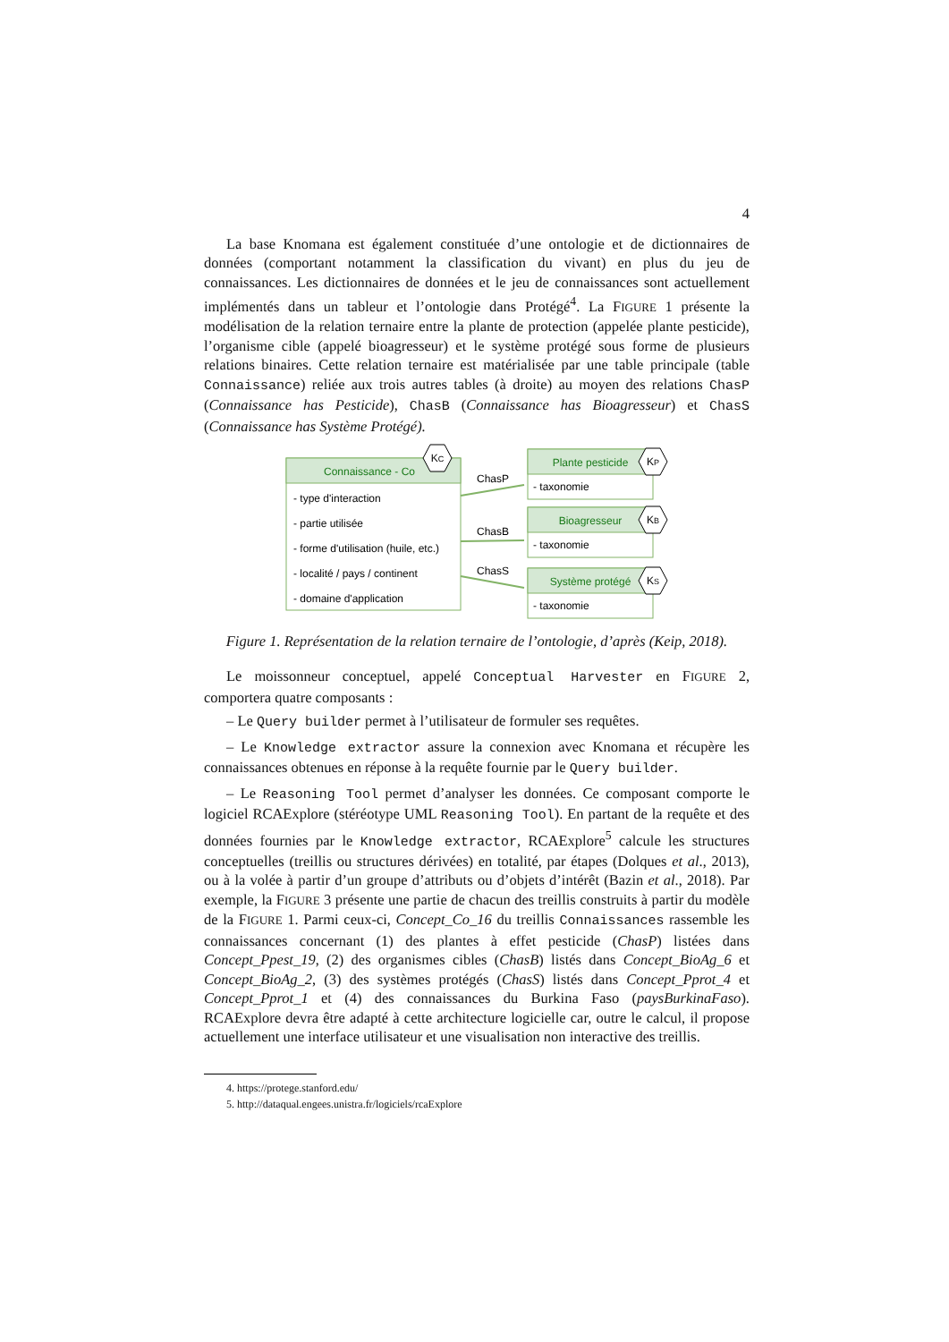4
La base Knomana est également constituée d’une ontologie et de dictionnaires de données (comportant notamment la classification du vivant) en plus du jeu de connaissances. Les dictionnaires de données et le jeu de connaissances sont actuellement implémentés dans un tableur et l’ontologie dans Protégé<sup>4</sup>. La FIGURE 1 présente la modélisation de la relation ternaire entre la plante de protection (appelée plante pesticide), l’organisme cible (appelé bioagresseur) et le système protégé sous forme de plusieurs relations binaires. Cette relation ternaire est matérialisée par une table principale (table Connaissance) reliée aux trois autres tables (à droite) au moyen des relations ChasP (Connaissance has Pesticide), ChasB (Connaissance has Bioagresseur) et ChasS (Connaissance has Système Protégé).
Connaissance - Co
- type d'interaction
- partie utilisée
- forme d'utilisation (huile, etc.)
- localité / pays / continent
- domaine d'application
KC
Plante pesticide
Bioagresseur
Système protégé
- taxonomie
- taxonomie
- taxonomie
ChasP
ChasB
ChasS
KP
KB
KS
Figure 1. Représentation de la relation ternaire de l’ontologie, d’après (Keip, 2018).
Le moissonneur conceptuel, appelé Conceptual Harvester en FIGURE 2, comportera quatre composants :
– Le Query builder permet à l’utilisateur de formuler ses requêtes.
– Le Knowledge extractor assure la connexion avec Knomana et récupère les connaissances obtenues en réponse à la requête fournie par le Query builder.
– Le Reasoning Tool permet d’analyser les données. Ce composant comporte le logiciel RCAExplore (stéréotype UML Reasoning Tool). En partant de la requête et des données fournies par le Knowledge extractor, RCAExplore<sup>5</sup> calcule les structures conceptuelles (treillis ou structures dérivées) en totalité, par étapes (Dolques et al., 2013), ou à la volée à partir d’un groupe d’attributs ou d’objets d’intérêt (Bazin et al., 2018). Par exemple, la FIGURE 3 présente une partie de chacun des treillis construits à partir du modèle de la FIGURE 1. Parmi ceux-ci, Concept_Co_16 du treillis Connaissances rassemble les connaissances concernant (1) des plantes à effet pesticide (ChasP) listées dans Concept_Ppest_19, (2) des organismes cibles (ChasB) listés dans Concept_BioAg_6 et Concept_BioAg_2, (3) des systèmes protégés (ChasS) listés dans Concept_Pprot_4 et Concept_Pprot_1 et (4) des connaissances du Burkina Faso (paysBurkinaFaso). RCAExplore devra être adapté à cette architecture logicielle car, outre le calcul, il propose actuellement une interface utilisateur et une visualisation non interactive des treillis.
4. https://protege.stanford.edu/
5. http://dataqual.engees.unistra.fr/logiciels/rcaExplore